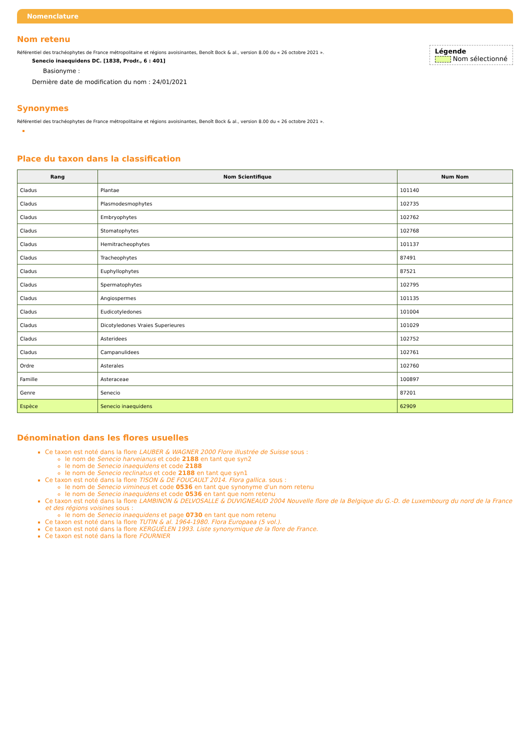Nomenclature
Nom retenu
Légende
Nom sélectionné
Référentiel des trachéophytes de France métropolitaine et régions avoisinantes, Benoît Bock & al., version 8.00 du « 26 octobre 2021 ».
Senecio inaequidens DC. [1838, Prodr., 6 : 401]
Basionyme :
Dernière date de modification du nom : 24/01/2021
Synonymes
Référentiel des trachéophytes de France métropolitaine et régions avoisinantes, Benoît Bock & al., version 8.00 du « 26 octobre 2021 ».
Place du taxon dans la classification
| Rang | Nom Scientifique | Num Nom |
| --- | --- | --- |
| Cladus | Plantae | 101140 |
| Cladus | Plasmodesmophytes | 102735 |
| Cladus | Embryophytes | 102762 |
| Cladus | Stomatophytes | 102768 |
| Cladus | Hemitracheophytes | 101137 |
| Cladus | Tracheophytes | 87491 |
| Cladus | Euphyllophytes | 87521 |
| Cladus | Spermatophytes | 102795 |
| Cladus | Angiospermes | 101135 |
| Cladus | Eudicotyledones | 101004 |
| Cladus | Dicotyledones Vraies Superieures | 101029 |
| Cladus | Asteridees | 102752 |
| Cladus | Campanulidees | 102761 |
| Ordre | Asterales | 102760 |
| Famille | Asteraceae | 100897 |
| Genre | Senecio | 87201 |
| Espèce | Senecio inaequidens | 62909 |
Dénomination dans les flores usuelles
Ce taxon est noté dans la flore LAUBER & WAGNER 2000 Flore illustrée de Suisse sous :
le nom de Senecio harveianus et code 2188 en tant que syn2
le nom de Senecio inaequidens et code 2188
le nom de Senecio reclinatus et code 2188 en tant que syn1
Ce taxon est noté dans la flore TISON & DE FOUCAULT 2014. Flora gallica. sous :
le nom de Senecio vimineus et code 0536 en tant que synonyme d'un nom retenu
le nom de Senecio inaequidens et code 0536 en tant que nom retenu
Ce taxon est noté dans la flore LAMBINON & DELVOSALLE & DUVIGNEAUD 2004 Nouvelle flore de la Belgique du G.-D. de Luxembourg du nord de la France et des régions voisines sous :
le nom de Senecio inaequidens et page 0730 en tant que nom retenu
Ce taxon est noté dans la flore TUTIN & al. 1964-1980. Flora Europaea (5 vol.).
Ce taxon est noté dans la flore KERGUÉLEN 1993. Liste synonymique de la flore de France.
Ce taxon est noté dans la flore FOURNIER